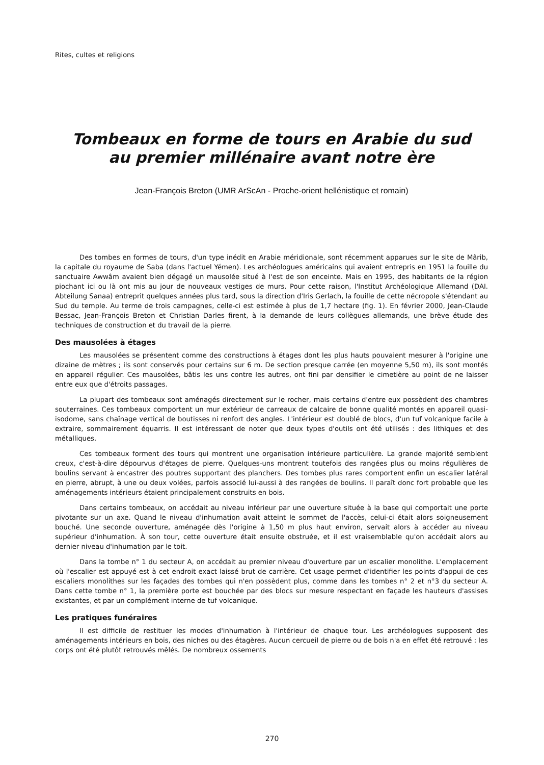Rites, cultes et religions
Tombeaux en forme de tours en Arabie du sud
au premier millénaire avant notre ère
Jean-François Breton (UMR ArScAn - Proche-orient hellénistique et romain)
Des tombes en formes de tours, d'un type inédit en Arabie méridionale, sont récemment apparues sur le site de Mârib, la capitale du royaume de Saba (dans l'actuel Yémen). Les archéologues américains qui avaient entrepris en 1951 la fouille du sanctuaire Awwâm avaient bien dégagé un mausolée situé à l'est de son enceinte. Mais en 1995, des habitants de la région piochant ici ou là ont mis au jour de nouveaux vestiges de murs. Pour cette raison, l'Institut Archéologique Allemand (DAI. Abteilung Sanaa) entreprit quelques années plus tard, sous la direction d'Iris Gerlach, la fouille de cette nécropole s'étendant au Sud du temple. Au terme de trois campagnes, celle-ci est estimée à plus de 1,7 hectare (fig. 1). En février 2000, Jean-Claude Bessac, Jean-François Breton et Christian Darles firent, à la demande de leurs collègues allemands, une brève étude des techniques de construction et du travail de la pierre.
Des mausolées à étages
Les mausolées se présentent comme des constructions à étages dont les plus hauts pouvaient mesurer à l'origine une dizaine de mètres ; ils sont conservés pour certains sur 6 m. De section presque carrée (en moyenne 5,50 m), ils sont montés en appareil régulier. Ces mausolées, bâtis les uns contre les autres, ont fini par densifier le cimetière au point de ne laisser entre eux que d'étroits passages.
La plupart des tombeaux sont aménagés directement sur le rocher, mais certains d'entre eux possèdent des chambres souterraines. Ces tombeaux comportent un mur extérieur de carreaux de calcaire de bonne qualité montés en appareil quasi-isodome, sans chaînage vertical de boutisses ni renfort des angles. L'intérieur est doublé de blocs, d'un tuf volcanique facile à extraire, sommairement équarris. Il est intéressant de noter que deux types d'outils ont été utilisés : des lithiques et des métalliques.
Ces tombeaux forment des tours qui montrent une organisation intérieure particulière. La grande majorité semblent creux, c'est-à-dire dépourvus d'étages de pierre. Quelques-uns montrent toutefois des rangées plus ou moins régulières de boulins servant à encastrer des poutres supportant des planchers. Des tombes plus rares comportent enfin un escalier latéral en pierre, abrupt, à une ou deux volées, parfois associé lui-aussi à des rangées de boulins. Il paraît donc fort probable que les aménagements intérieurs étaient principalement construits en bois.
Dans certains tombeaux, on accédait au niveau inférieur par une ouverture située à la base qui comportait une porte pivotante sur un axe. Quand le niveau d'inhumation avait atteint le sommet de l'accès, celui-ci était alors soigneusement bouché. Une seconde ouverture, aménagée dès l'origine à 1,50 m plus haut environ, servait alors à accéder au niveau supérieur d'inhumation. À son tour, cette ouverture était ensuite obstruée, et il est vraisemblable qu'on accédait alors au dernier niveau d'inhumation par le toit.
Dans la tombe n° 1 du secteur A, on accédait au premier niveau d'ouverture par un escalier monolithe. L'emplacement où l'escalier est appuyé est à cet endroit exact laissé brut de carrière. Cet usage permet d'identifier les points d'appui de ces escaliers monolithes sur les façades des tombes qui n'en possèdent plus, comme dans les tombes n° 2 et n°3 du secteur A. Dans cette tombe n° 1, la première porte est bouchée par des blocs sur mesure respectant en façade les hauteurs d'assises existantes, et par un complément interne de tuf volcanique.
Les pratiques funéraires
Il est difficile de restituer les modes d'inhumation à l'intérieur de chaque tour. Les archéologues supposent des aménagements intérieurs en bois, des niches ou des étagères. Aucun cercueil de pierre ou de bois n'a en effet été retrouvé : les corps ont été plutôt retrouvés mêlés. De nombreux ossements
270